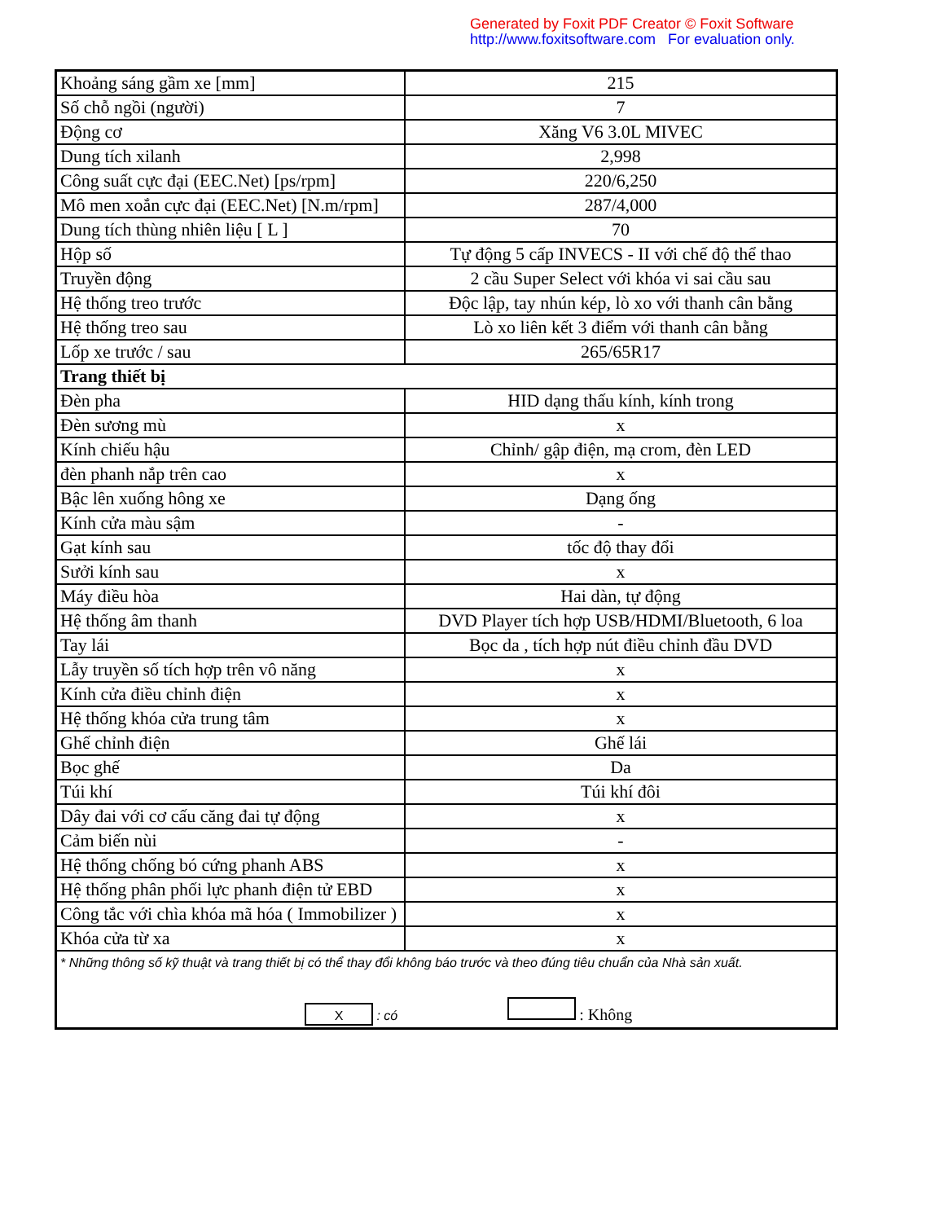Generated by Foxit PDF Creator © Foxit Software
http://www.foxitsoftware.com For evaluation only.
| Khoảng sáng gầm xe [mm] | 215 |
| Số chỗ ngồi (người) | 7 |
| Động cơ | Xăng V6 3.0L MIVEC |
| Dung tích xilanh | 2,998 |
| Công suất cực đại (EEC.Net) [ps/rpm] | 220/6,250 |
| Mô men xoắn cực đại (EEC.Net) [N.m/rpm] | 287/4,000 |
| Dung tích thùng nhiên liệu [ L ] | 70 |
| Hộp số | Tự động 5 cấp INVECS - II với chế độ thể thao |
| Truyền động | 2 cầu Super Select với khóa vi sai cầu sau |
| Hệ thống treo trước | Độc lập, tay nhún kép, lò xo với thanh cân bằng |
| Hệ thống treo sau | Lò xo liên kết 3 điểm với thanh cân bằng |
| Lốp xe trước / sau | 265/65R17 |
| Trang thiết bị | |
| Đèn pha | HID dạng thấu kính, kính trong |
| Đèn sương mù | x |
| Kính chiếu hậu | Chỉnh/ gập điện, mạ crom, đèn LED |
| đèn phanh nắp trên cao | x |
| Bậc lên xuống hông xe | Dạng ống |
| Kính cửa màu sậm | - |
| Gạt kính sau | tốc độ thay đổi |
| Sưởi kính sau | x |
| Máy điều hòa | Hai dàn, tự động |
| Hệ thống âm thanh | DVD Player tích hợp USB/HDMI/Bluetooth, 6 loa |
| Tay lái | Bọc da , tích hợp nút điều chỉnh đầu DVD |
| Lẫy truyền số tích hợp trên vô năng | x |
| Kính cửa điều chỉnh điện | x |
| Hệ thống khóa cửa trung tâm | x |
| Ghế chỉnh điện | Ghế lái |
| Bọc ghế | Da |
| Túi khí | Túi khí đôi |
| Dây đai với cơ cấu căng đai tự động | x |
| Cảm biến nùi | - |
| Hệ thống chống bó cứng phanh ABS | x |
| Hệ thống phân phối lực phanh điện tử EBD | x |
| Công tắc với chìa khóa mã hóa ( Immobilizer ) | x |
| Khóa cửa từ xa | x |
| * Những thông số kỹ thuật và trang thiết bị có thể thay đổi không báo trước và theo đúng tiêu chuẩn của Nhà sản xuất. X : có : Không | |